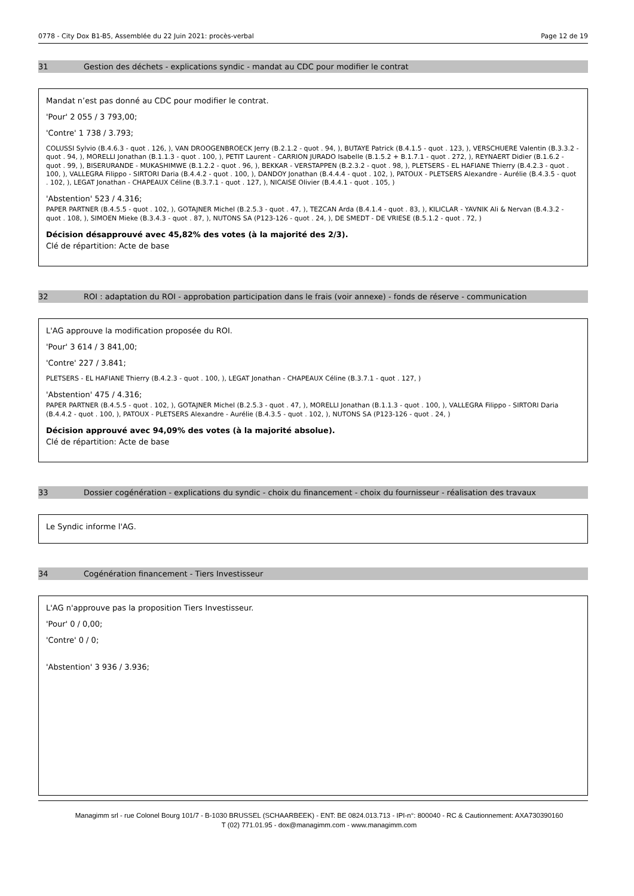0778 - City Dox B1-B5, Assemblée du 22 Juin 2021: procès-verbal Page 12 de 19
31 Gestion des déchets - explications syndic - mandat au CDC pour modifier le contrat
Mandat n’est pas donné au CDC pour modifier le contrat.
'Pour' 2 055 / 3 793,00;
'Contre' 1 738 / 3.793;
COLUSSI Sylvio (B.4.6.3 - quot . 126, ), VAN DROOGENBROECK Jerry (B.2.1.2 - quot . 94, ), BUTAYE Patrick (B.4.1.5 - quot . 123, ), VERSCHUERE Valentin (B.3.3.2 - quot . 94, ), MORELLI Jonathan (B.1.1.3 - quot . 100, ), PETIT Laurent - CARRION JURADO Isabelle (B.1.5.2 + B.1.7.1 - quot . 272, ), REYNAERT Didier (B.1.6.2 - quot . 99, ), BISERURANDE - MUKASHIMWE (B.1.2.2 - quot . 96, ), BEKKAR - VERSTAPPEN (B.2.3.2 - quot . 98, ), PLETSERS - EL HAFIANE Thierry (B.4.2.3 - quot . 100, ), VALLEGRA Filippo - SIRTORI Daria (B.4.4.2 - quot . 100, ), DANDOY Jonathan (B.4.4.4 - quot . 102, ), PATOUX - PLETSERS Alexandre - Aurélie (B.4.3.5 - quot . 102, ), LEGAT Jonathan - CHAPEAUX Céline (B.3.7.1 - quot . 127, ), NICAISE Olivier (B.4.4.1 - quot . 105, )
'Abstention' 523 / 4.316;
PAPER PARTNER (B.4.5.5 - quot . 102, ), GOTAJNER Michel (B.2.5.3 - quot . 47, ), TEZCAN Arda (B.4.1.4 - quot . 83, ), KILICLAR - YAVNIK Ali & Nervan (B.4.3.2 - quot . 108, ), SIMOEN Mieke (B.3.4.3 - quot . 87, ), NUTONS SA (P123-126 - quot . 24, ), DE SMEDT - DE VRIESE (B.5.1.2 - quot . 72, )
Décision désapprouvé avec 45,82% des votes (à la majorité des 2/3).
Clé de répartition: Acte de base
32 ROI : adaptation du ROI - approbation participation dans le frais (voir annexe) - fonds de réserve - communication
L'AG approuve la modification proposée du ROI.
'Pour' 3 614 / 3 841,00;
'Contre' 227 / 3.841;
PLETSERS - EL HAFIANE Thierry (B.4.2.3 - quot . 100, ), LEGAT Jonathan - CHAPEAUX Céline (B.3.7.1 - quot . 127, )
'Abstention' 475 / 4.316;
PAPER PARTNER (B.4.5.5 - quot . 102, ), GOTAJNER Michel (B.2.5.3 - quot . 47, ), MORELLI Jonathan (B.1.1.3 - quot . 100, ), VALLEGRA Filippo - SIRTORI Daria (B.4.4.2 - quot . 100, ), PATOUX - PLETSERS Alexandre - Aurélie (B.4.3.5 - quot . 102, ), NUTONS SA (P123-126 - quot . 24, )
Décision approuvé avec 94,09% des votes (à la majorité absolue).
Clé de répartition: Acte de base
33 Dossier cogénération - explications du syndic - choix du financement - choix du fournisseur - réalisation des travaux
Le Syndic informe l'AG.
34 Cogénération financement - Tiers Investisseur
L'AG n'approuve pas la proposition Tiers Investisseur.
'Pour' 0 / 0,00;
'Contre' 0 / 0;
'Abstention' 3 936 / 3.936;
Managimm srl - rue Colonel Bourg 101/7 - B-1030 BRUSSEL (SCHAARBEEK) - ENT: BE 0824.013.713 - IPI-n°: 800040 - RC & Cautionnement: AXA730390160
T (02) 771.01.95 - dox@managimm.com - www.managimm.com